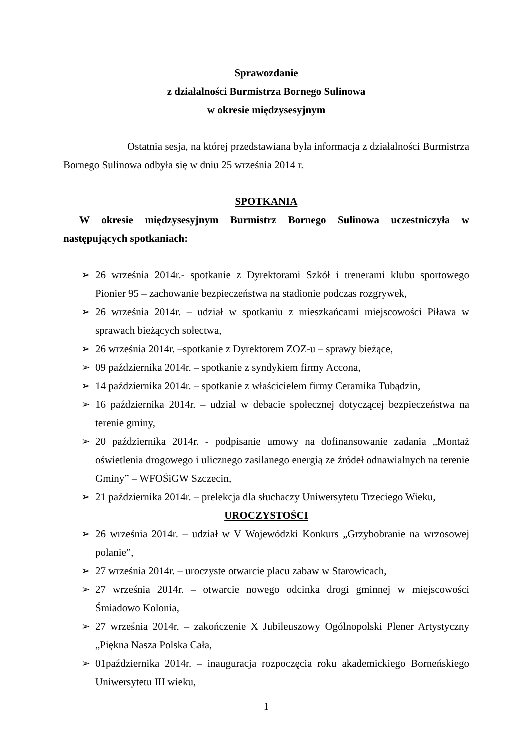Sprawozdanie
z działalności Burmistrza Bornego Sulinowa
w okresie międzysesyjnym
Ostatnia sesja, na której przedstawiana była informacja z działalności Burmistrza Bornego Sulinowa odbyła się w dniu 25 września 2014 r.
SPOTKANIA
W okresie międzysesyjnym Burmistrz Bornego Sulinowa uczestniczyła w następujących spotkaniach:
➢ 26 września 2014r.- spotkanie z Dyrektorami Szkół i trenerami klubu sportowego Pionier 95 – zachowanie bezpieczeństwa na stadionie podczas rozgrywek,
➢ 26 września 2014r. – udział w spotkaniu z mieszkańcami miejscowości Piława w sprawach bieżących sołectwa,
➢ 26 września 2014r. –spotkanie z Dyrektorem ZOZ-u – sprawy bieżące,
➢ 09 października 2014r. – spotkanie z syndykiem firmy Accona,
➢ 14 października 2014r. – spotkanie z właścicielem firmy Ceramika Tubądzin,
➢ 16 października 2014r. – udział w debacie społecznej dotyczącej bezpieczeństwa na terenie gminy,
➢ 20 października 2014r. - podpisanie umowy na dofinansowanie zadania „Montaż oświetlenia drogowego i ulicznego zasilanego energią ze źródeł odnawialnych na terenie Gminy” – WFOŚiGW Szczecin,
➢ 21 października 2014r. – prelekcja dla słuchaczy Uniwersytetu Trzeciego Wieku,
UROCZYSTOŚCI
➢ 26 września 2014r. – udział w V Wojewódzki Konkurs „Grzybobranie na wrzosowej polanie”,
➢ 27 września 2014r. – uroczyste otwarcie placu zabaw w Starowicach,
➢ 27 września 2014r. – otwarcie nowego odcinka drogi gminnej w miejscowości Śmiadowo Kolonia,
➢ 27 września 2014r. – zakończenie X Jubileuszowy Ogólnopolski Plener Artystyczny „Piękna Nasza Polska Cała,
➢ 01października 2014r. – inauguracja rozpoczęcia roku akademickiego Borneńskiego Uniwersytetu III wieku,
1